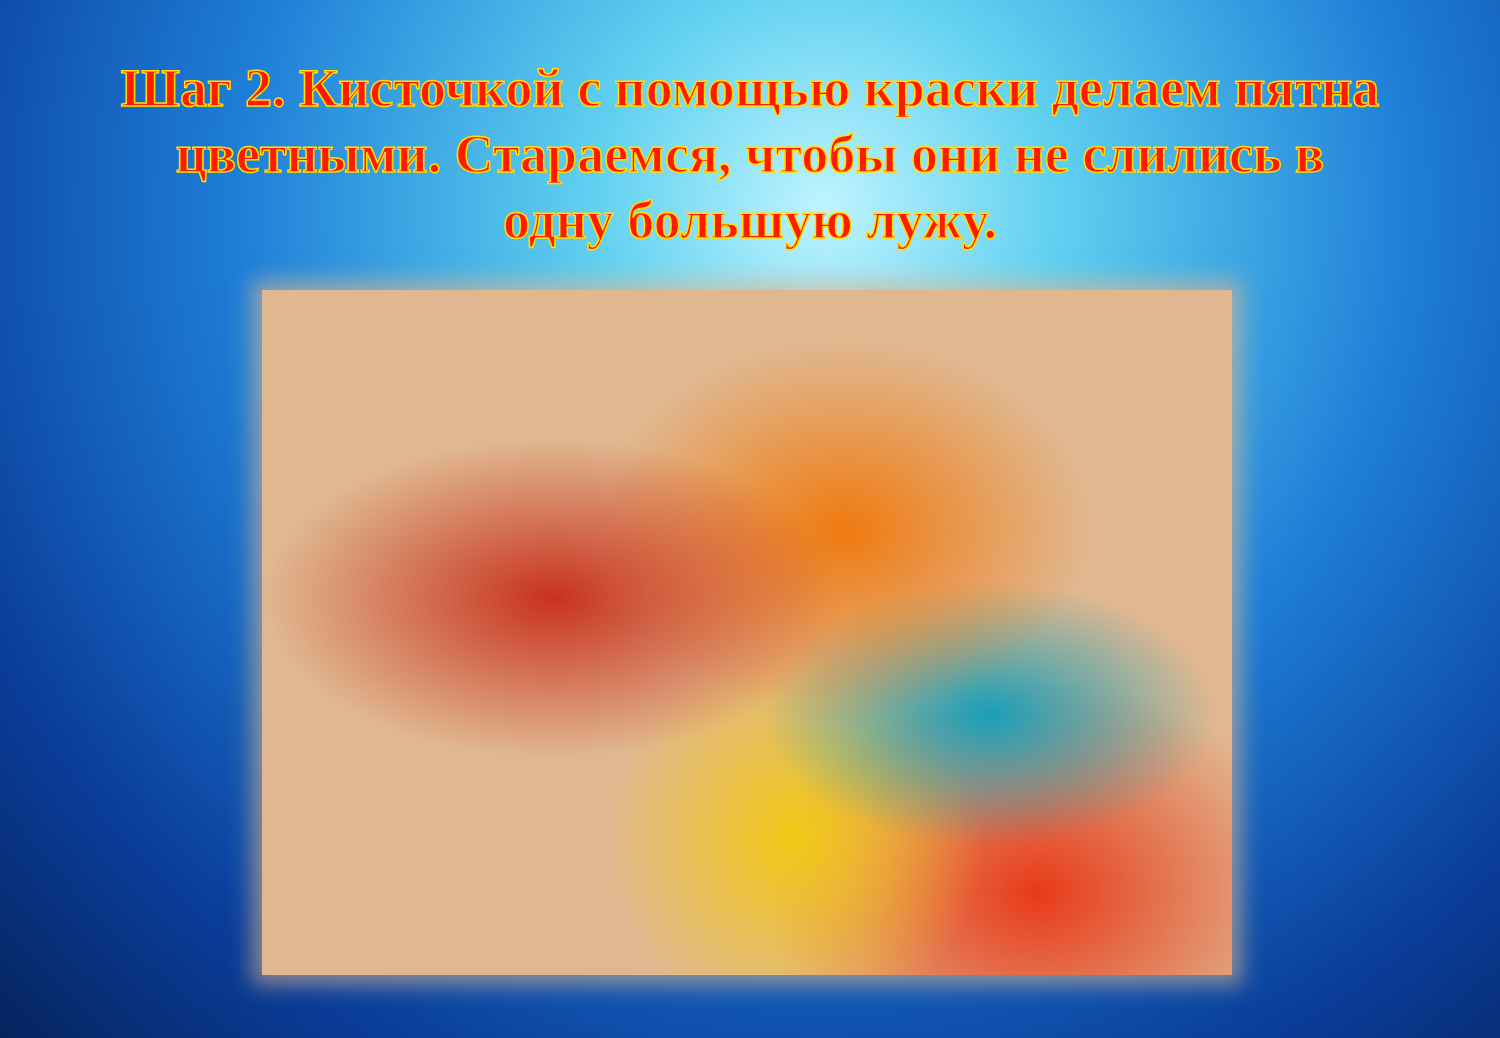Шаг 2. Кисточкой с помощью краски делаем пятна цветными. Стараемся, чтобы они не слились в одну большую лужу.